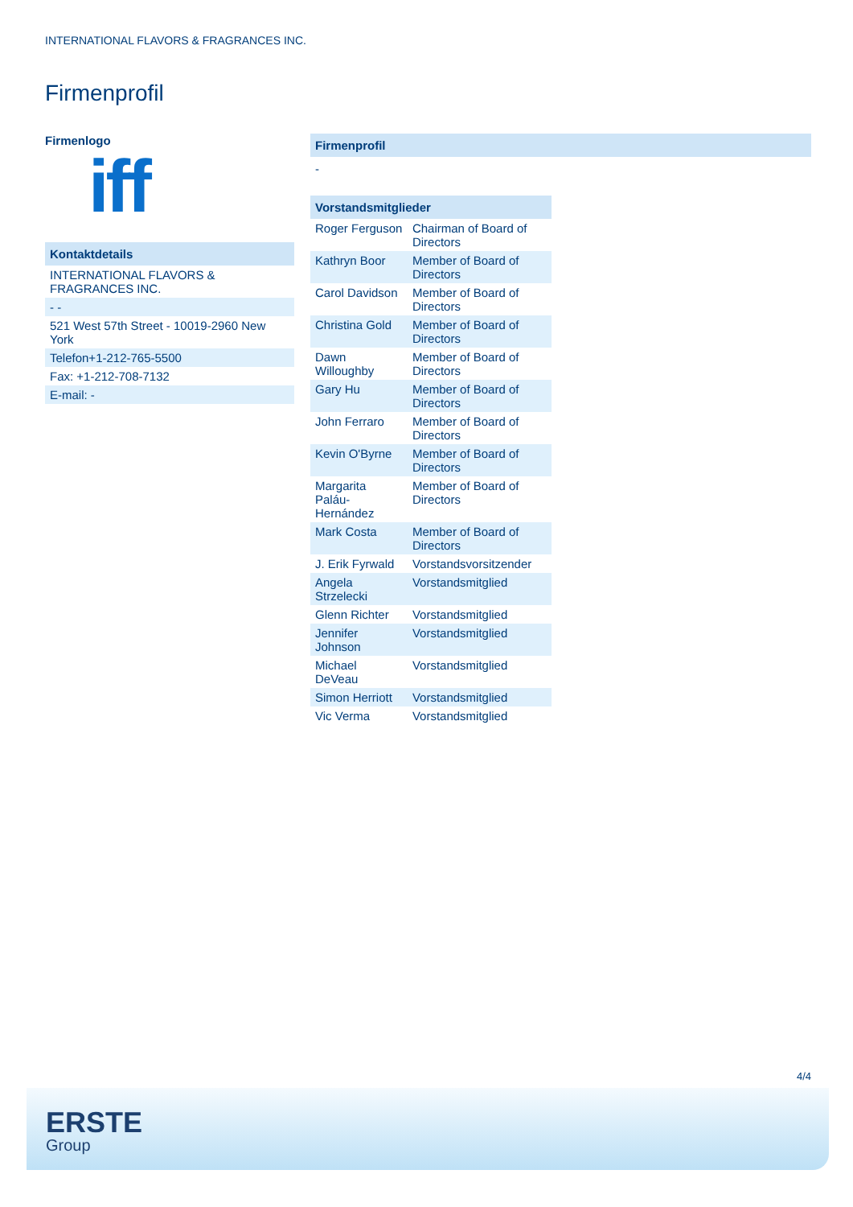INTERNATIONAL FLAVORS & FRAGRANCES INC.
Firmenprofil
Firmenlogo
iff
Kontaktdetails
INTERNATIONAL FLAVORS & FRAGRANCES INC.
- -
521 West 57th Street - 10019-2960 New York
Telefon+1-212-765-5500
Fax: +1-212-708-7132
E-mail: -
Firmenprofil
-
| Vorstandsmitglieder | |
| --- | --- |
| Roger Ferguson | Chairman of Board of Directors |
| Kathryn Boor | Member of Board of Directors |
| Carol Davidson | Member of Board of Directors |
| Christina Gold | Member of Board of Directors |
| Dawn Willoughby | Member of Board of Directors |
| Gary Hu | Member of Board of Directors |
| John Ferraro | Member of Board of Directors |
| Kevin O'Byrne | Member of Board of Directors |
| Margarita Paláu-Hernández | Member of Board of Directors |
| Mark Costa | Member of Board of Directors |
| J. Erik Fyrwald | Vorstandsvorsitzender |
| Angela Strzelecki | Vorstandsmitglied |
| Glenn Richter | Vorstandsmitglied |
| Jennifer Johnson | Vorstandsmitglied |
| Michael DeVeau | Vorstandsmitglied |
| Simon Herriott | Vorstandsmitglied |
| Vic Verma | Vorstandsmitglied |
4/4
ERSTE
Group